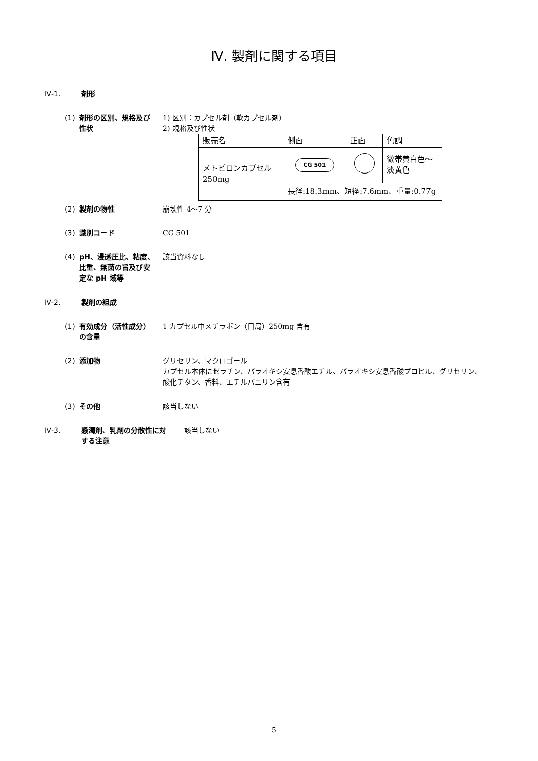Ⅳ. 製剤に関する項目
Ⅳ-1. 剤形
(1) 剤形の区別、規格及び性状 1) 区別：カプセル剤（軟カプセル剤）
2) 規格及び性状
| 販売名 | 側面 | 正面 | 色調 |
| メトピロンカプセル 250mg | CG 501 | | 微帯黄白色～ 淡黄色 |
| | 長径:18.3mm、短径:7.6mm、重量:0.77g | | |
(2) 製剤の物性 崩壊性 4～7 分
(3) 識別コード CG 501
(4) pH、浸透圧比、粘度、比重、無菌の旨及び安定な pH 域等
該当資料なし
Ⅳ-2. 製剤の組成
(1) 有効成分（活性成分）の含量 1 カプセル中メチラポン（日局）250mg 含有
(2) 添加物 グリセリン、マクロゴール
カプセル本体にゼラチン、パラオキシ安息香酸エチル、パラオキシ安息香酸プロピル、グリセリン、酸化チタン、香料、エチルバニリン含有
(3) その他 該当しない
Ⅳ-3. 懸濁剤、乳剤の分散性に対する注意
該当しない
5